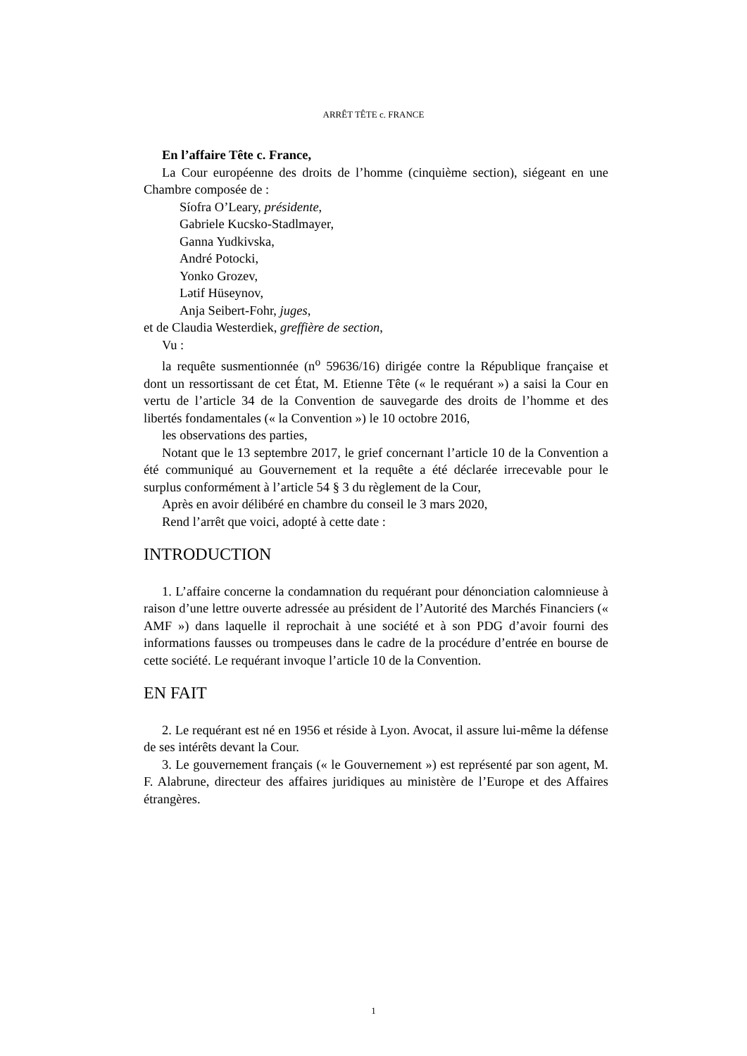ARRÊT TÊTE c. FRANCE
En l’affaire Tête c. France,
La Cour européenne des droits de l’homme (cinquième section), siégeant en une Chambre composée de :
Síofra O’Leary, présidente,
Gabriele Kucsko-Stadlmayer,
Ganna Yudkivska,
André Potocki,
Yonko Grozev,
Lətif Hüseynov,
Anja Seibert-Fohr, juges,
et de Claudia Westerdiek, greffière de section,
Vu :
la requête susmentionnée (n<sup>o</sup> 59636/16) dirigée contre la République française et dont un ressortissant de cet État, M. Etienne Tête (« le requérant ») a saisi la Cour en vertu de l’article 34 de la Convention de sauvegarde des droits de l’homme et des libertés fondamentales (« la Convention ») le 10 octobre 2016,
les observations des parties,
Notant que le 13 septembre 2017, le grief concernant l’article 10 de la Convention a été communiqué au Gouvernement et la requête a été déclarée irrecevable pour le surplus conformément à l’article 54 § 3 du règlement de la Cour,
Après en avoir délibéré en chambre du conseil le 3 mars 2020,
Rend l’arrêt que voici, adopté à cette date :
INTRODUCTION
1. L’affaire concerne la condamnation du requérant pour dénonciation calomnieuse à raison d’une lettre ouverte adressée au président de l’Autorité des Marchés Financiers (« AMF ») dans laquelle il reprochait à une société et à son PDG d’avoir fourni des informations fausses ou trompeuses dans le cadre de la procédure d’entrée en bourse de cette société. Le requérant invoque l’article 10 de la Convention.
EN FAIT
2. Le requérant est né en 1956 et réside à Lyon. Avocat, il assure lui-même la défense de ses intérêts devant la Cour.
3. Le gouvernement français (« le Gouvernement ») est représenté par son agent, M. F. Alabrune, directeur des affaires juridiques au ministère de l’Europe et des Affaires étrangères.
1